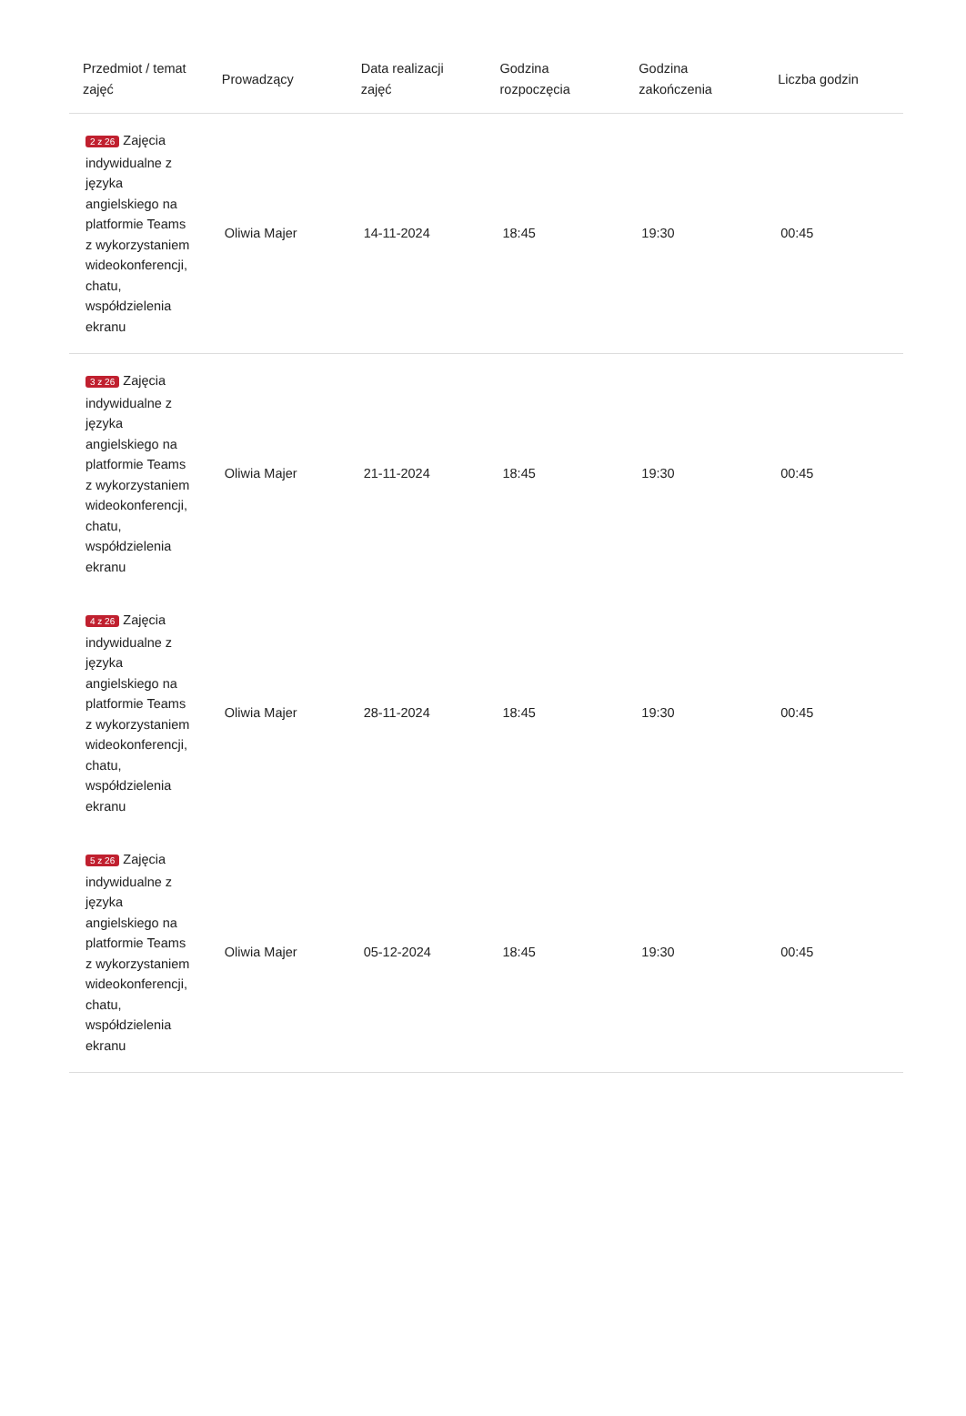| Przedmiot / temat zajęć | Prowadzący | Data realizacji zajęć | Godzina rozpoczęcia | Godzina zakończenia | Liczba godzin |
| --- | --- | --- | --- | --- | --- |
| 2 z 26 Zajęcia indywidualne z języka angielskiego na platformie Teams z wykorzystaniem wideokonferencji, chatu, współdzielenia ekranu | Oliwia Majer | 14-11-2024 | 18:45 | 19:30 | 00:45 |
| 3 z 26 Zajęcia indywidualne z języka angielskiego na platformie Teams z wykorzystaniem wideokonferencji, chatu, współdzielenia ekranu | Oliwia Majer | 21-11-2024 | 18:45 | 19:30 | 00:45 |
| 4 z 26 Zajęcia indywidualne z języka angielskiego na platformie Teams z wykorzystaniem wideokonferencji, chatu, współdzielenia ekranu | Oliwia Majer | 28-11-2024 | 18:45 | 19:30 | 00:45 |
| 5 z 26 Zajęcia indywidualne z języka angielskiego na platformie Teams z wykorzystaniem wideokonferencji, chatu, współdzielenia ekranu | Oliwia Majer | 05-12-2024 | 18:45 | 19:30 | 00:45 |